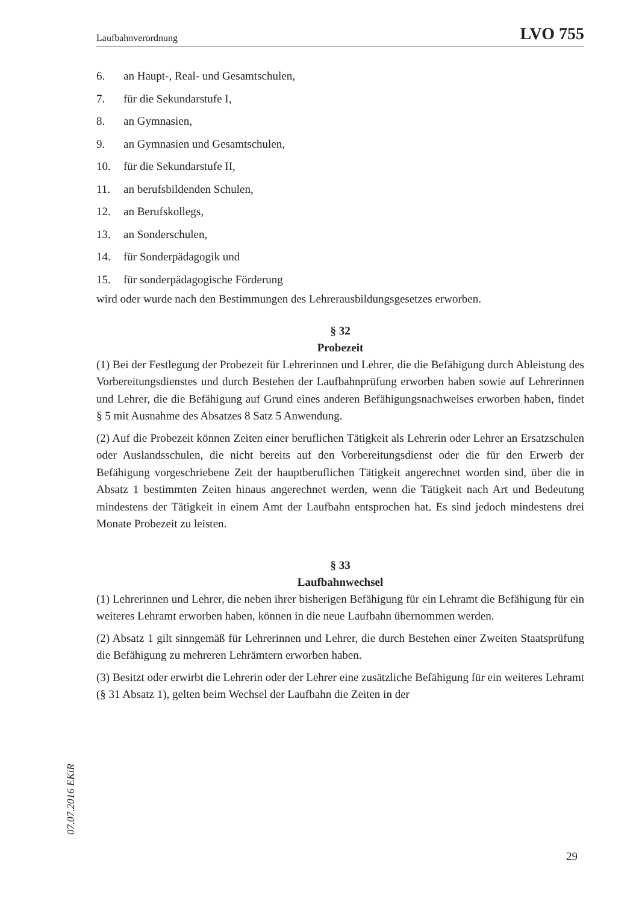Laufbahnverordnung LVO 755
6. an Haupt-, Real- und Gesamtschulen,
7. für die Sekundarstufe I,
8. an Gymnasien,
9. an Gymnasien und Gesamtschulen,
10. für die Sekundarstufe II,
11. an berufsbildenden Schulen,
12. an Berufskollegs,
13. an Sonderschulen,
14. für Sonderpädagogik und
15. für sonderpädagogische Förderung
wird oder wurde nach den Bestimmungen des Lehrerausbildungsgesetzes erworben.
§ 32
Probezeit
(1) Bei der Festlegung der Probezeit für Lehrerinnen und Lehrer, die die Befähigung durch Ableistung des Vorbereitungsdienstes und durch Bestehen der Laufbahnprüfung erworben haben sowie auf Lehrerinnen und Lehrer, die die Befähigung auf Grund eines anderen Befähigungsnachweises erworben haben, findet § 5 mit Ausnahme des Absatzes 8 Satz 5 Anwendung.
(2) Auf die Probezeit können Zeiten einer beruflichen Tätigkeit als Lehrerin oder Lehrer an Ersatzschulen oder Auslandsschulen, die nicht bereits auf den Vorbereitungsdienst oder die für den Erwerb der Befähigung vorgeschriebene Zeit der hauptberuflichen Tätigkeit angerechnet worden sind, über die in Absatz 1 bestimmten Zeiten hinaus angerechnet werden, wenn die Tätigkeit nach Art und Bedeutung mindestens der Tätigkeit in einem Amt der Laufbahn entsprochen hat. Es sind jedoch mindestens drei Monate Probezeit zu leisten.
§ 33
Laufbahnwechsel
(1) Lehrerinnen und Lehrer, die neben ihrer bisherigen Befähigung für ein Lehramt die Befähigung für ein weiteres Lehramt erworben haben, können in die neue Laufbahn übernommen werden.
(2) Absatz 1 gilt sinngemäß für Lehrerinnen und Lehrer, die durch Bestehen einer Zweiten Staatsprüfung die Befähigung zu mehreren Lehrämtern erworben haben.
(3) Besitzt oder erwirbt die Lehrerin oder der Lehrer eine zusätzliche Befähigung für ein weiteres Lehramt (§ 31 Absatz 1), gelten beim Wechsel der Laufbahn die Zeiten in der
07.07.2016 EKiR
29